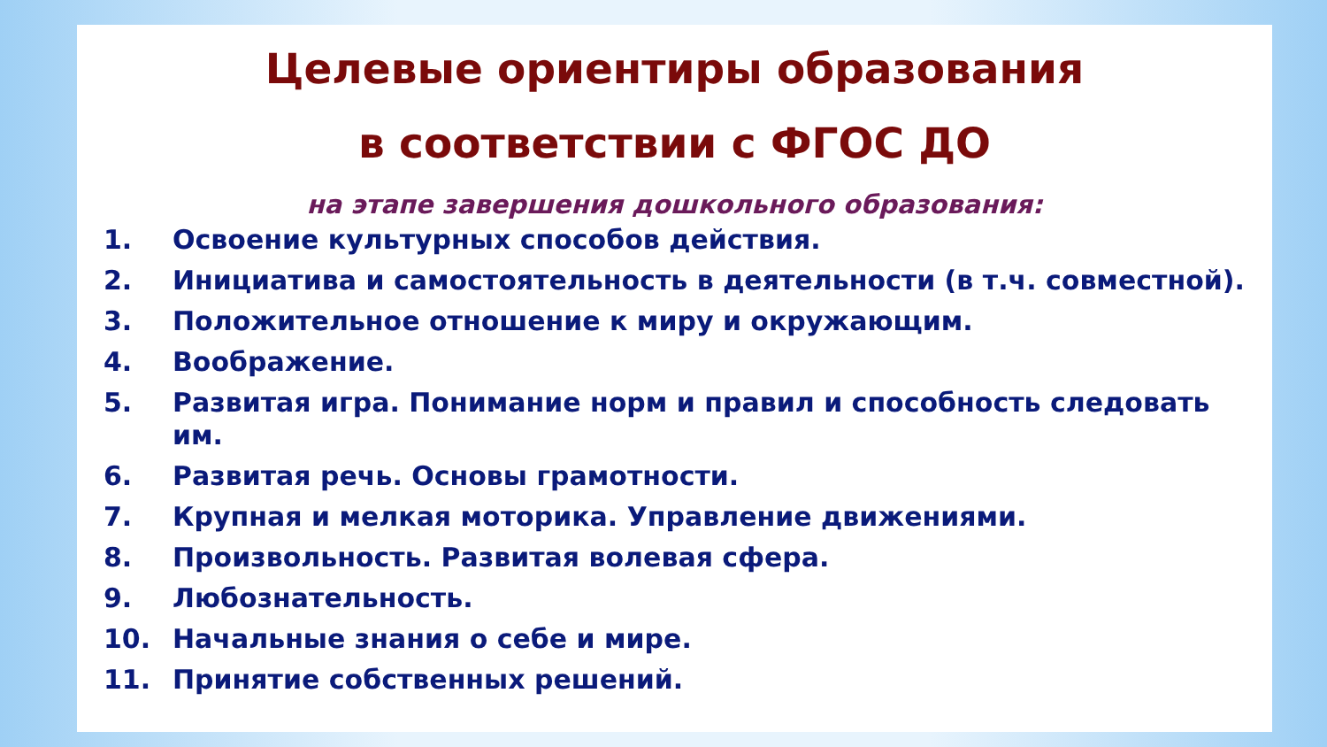Целевые ориентиры образования
в соответствии с ФГОС ДО
на этапе завершения дошкольного образования:
1. Освоение культурных способов действия.
2. Инициатива и самостоятельность в деятельности (в т.ч. совместной).
3. Положительное отношение к миру и окружающим.
4. Воображение.
5. Развитая игра. Понимание норм и правил и способность следовать им.
6. Развитая речь. Основы грамотности.
7. Крупная и мелкая моторика. Управление движениями.
8. Произвольность. Развитая волевая сфера.
9. Любознательность.
10. Начальные знания о себе и мире.
11. Принятие собственных решений.